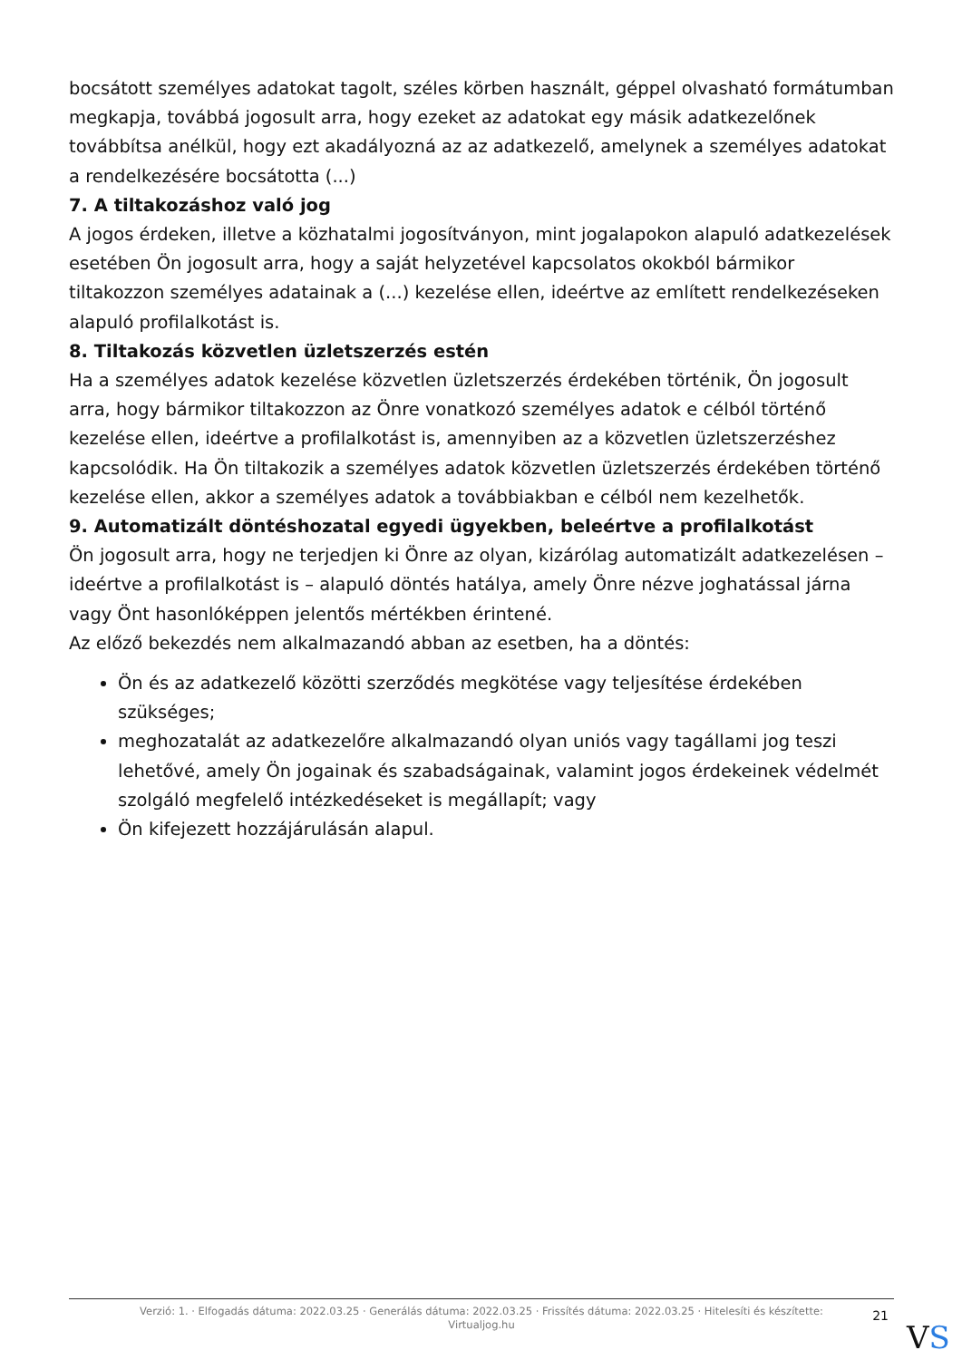bocsátott személyes adatokat tagolt, széles körben használt, géppel olvasható formátumban megkapja, továbbá jogosult arra, hogy ezeket az adatokat egy másik adatkezelőnek továbbítsa anélkül, hogy ezt akadályozná az az adatkezelő, amelynek a személyes adatokat a rendelkezésére bocsátotta (...)
7. A tiltakozáshoz való jog
A jogos érdeken, illetve a közhatalmi jogosítványon, mint jogalapokon alapuló adatkezelések esetében Ön jogosult arra, hogy a saját helyzetével kapcsolatos okokból bármikor tiltakozzon személyes adatainak a (...) kezelése ellen, ideértve az említett rendelkezéseken alapuló profilalkotást is.
8. Tiltakozás közvetlen üzletszerzés estén
Ha a személyes adatok kezelése közvetlen üzletszerzés érdekében történik, Ön jogosult arra, hogy bármikor tiltakozzon az Önre vonatkozó személyes adatok e célból történő kezelése ellen, ideértve a profilalkotást is, amennyiben az a közvetlen üzletszerzéshez kapcsolódik. Ha Ön tiltakozik a személyes adatok közvetlen üzletszerzés érdekében történő kezelése ellen, akkor a személyes adatok a továbbiakban e célból nem kezelhetők.
9. Automatizált döntéshozatal egyedi ügyekben, beleértve a profilalkotást
Ön jogosult arra, hogy ne terjedjen ki Önre az olyan, kizárólag automatizált adatkezelésen – ideértve a profilalkotást is – alapuló döntés hatálya, amely Önre nézve joghatással járna vagy Önt hasonlóképpen jelentős mértékben érintené.
Az előző bekezdés nem alkalmazandó abban az esetben, ha a döntés:
Ön és az adatkezelő közötti szerződés megkötése vagy teljesítése érdekében szükséges;
meghozatalát az adatkezelőre alkalmazandó olyan uniós vagy tagállami jog teszi lehetővé, amely Ön jogainak és szabadságainak, valamint jogos érdekeinek védelmét szolgáló megfelelő intézkedéseket is megállapít; vagy
Ön kifejezett hozzájárulásán alapul.
Verzió: 1. · Elfogadás dátuma: 2022.03.25 · Generálás dátuma: 2022.03.25 · Frissítés dátuma: 2022.03.25 · Hitelesíti és készítette: Virtualjog.hu
21
VS